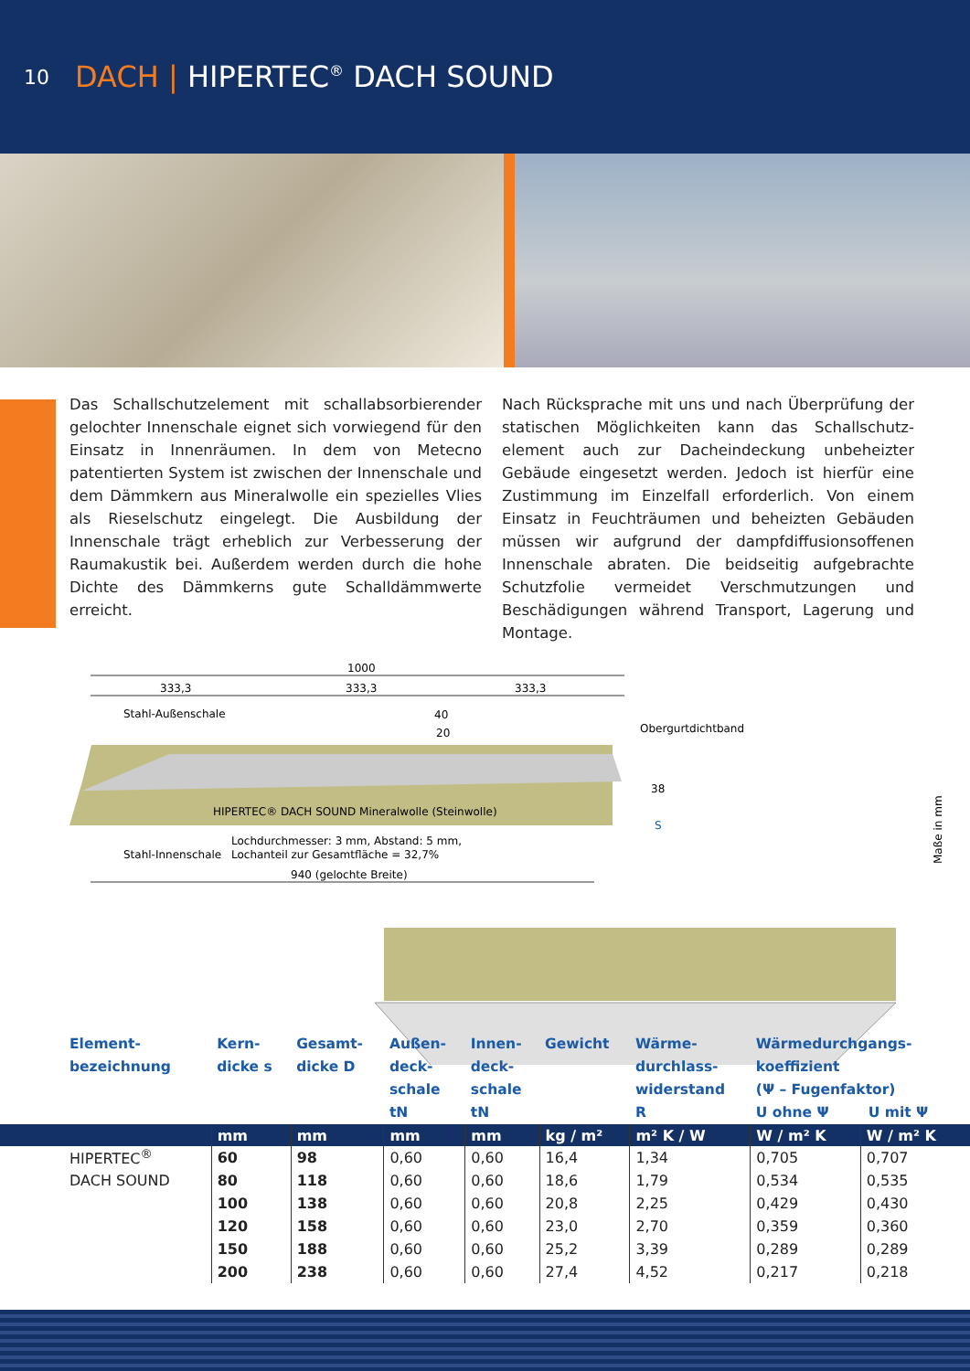10
DACH | HIPERTEC<sup>®</sup> DACH SOUND
Das Schallschutzelement mit schallabsorbierender gelochter Innenschale eignet sich vorwiegend für den Einsatz in Innenräumen. In dem von Metecno patentierten System ist zwischen der Innenschale und dem Dämmkern aus Mineralwolle ein spezielles Vlies als Rieselschutz eingelegt. Die Ausbildung der Innenschale trägt erheblich zur Verbesserung der Raumakustik bei. Außerdem werden durch die hohe Dichte des Dämmkerns gute Schalldämm­werte erreicht.
Nach Rücksprache mit uns und nach Überprüfung der statischen Möglichkeiten kann das Schallschutz­element auch zur Dacheindeckung unbeheizter Gebäude eingesetzt werden. Jedoch ist hierfür eine Zustimmung im Einzelfall erforderlich. Von einem Einsatz in Feuchträumen und beheizten Gebäuden müssen wir aufgrund der dampfdiffusionsoffenen Innenschale abraten. Die beidseitig aufgebrachte Schutzfolie vermeidet Verschmutzungen und Beschädigungen während Transport, Lagerung und Montage.
1000
333,3
333,3
333,3
Stahl-Außenschale
40
20
Obergurtdichtband
38
S
HIPERTEC® DACH SOUND Mineralwolle (Steinwolle)
Lochdurchmesser: 3 mm, Abstand: 5 mm,
Stahl-Innenschale
Lochanteil zur Gesamtfläche = 32,7%
940 (gelochte Breite)
Maße in mm
| Element- bezeichnung | Kern- dicke s | Gesamt- dicke D | Außen- deck- schale tN | Innen- deck- schale tN | Gewicht | Wärme- durchlass- widerstand R | Wärmedurchgangs- koeffizient (Ψ – Fugenfaktor) U ohne Ψ U mit Ψ | |
| --- | --- | --- | --- | --- | --- | --- | --- | --- |
| | mm | mm | mm | mm | kg / m² | m² K / W | W / m² K | W / m² K |
| HIPERTEC<sup>®</sup> | 60 | 98 | 0,60 | 0,60 | 16,4 | 1,34 | 0,705 | 0,707 |
| DACH SOUND | 80 | 118 | 0,60 | 0,60 | 18,6 | 1,79 | 0,534 | 0,535 |
| | 100 | 138 | 0,60 | 0,60 | 20,8 | 2,25 | 0,429 | 0,430 |
| | 120 | 158 | 0,60 | 0,60 | 23,0 | 2,70 | 0,359 | 0,360 |
| | 150 | 188 | 0,60 | 0,60 | 25,2 | 3,39 | 0,289 | 0,289 |
| | 200 | 238 | 0,60 | 0,60 | 27,4 | 4,52 | 0,217 | 0,218 |